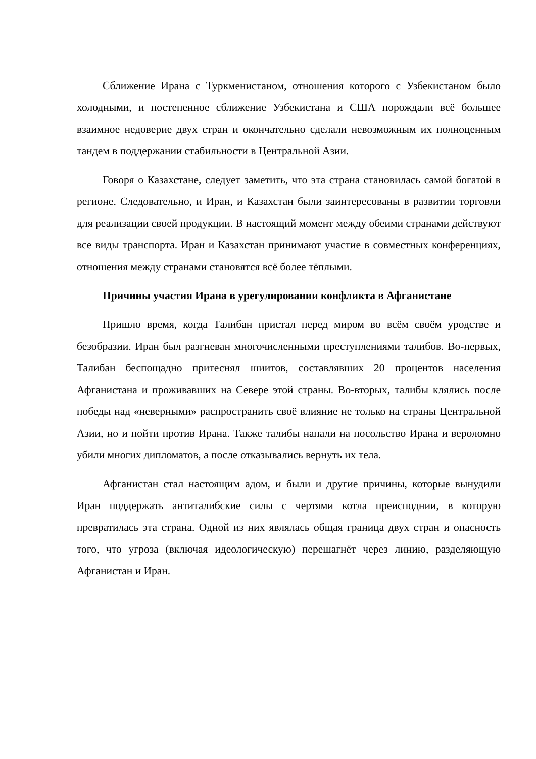Сближение Ирана с Туркменистаном, отношения которого с Узбекистаном было холодными, и постепенное сближение Узбекистана и США порождали всё большее взаимное недоверие двух стран и окончательно сделали невозможным их полноценным тандем в поддержании стабильности в Центральной Азии.
Говоря о Казахстане, следует заметить, что эта страна становилась самой богатой в регионе. Следовательно, и Иран, и Казахстан были заинтересованы в развитии торговли для реализации своей продукции. В настоящий момент между обеими странами действуют все виды транспорта. Иран и Казахстан принимают участие в совместных конференциях, отношения между странами становятся всё более тёплыми.
Причины участия Ирана в урегулировании конфликта в Афганистане
Пришло время, когда Талибан пристал перед миром во всём своём уродстве и безобразии. Иран был разгневан многочисленными преступлениями талибов. Во-первых, Талибан беспощадно притеснял шиитов, составлявших 20 процентов населения Афганистана и проживавших на Севере этой страны. Во-вторых, талибы клялись после победы над «неверными» распространить своё влияние не только на страны Центральной Азии, но и пойти против Ирана. Также талибы напали на посольство Ирана и вероломно убили многих дипломатов, а после отказывались вернуть их тела.
Афганистан стал настоящим адом, и были и другие причины, которые вынудили Иран поддержать антиталибские силы с чертями котла преисподнии, в которую превратилась эта страна. Одной из них являлась общая граница двух стран и опасность того, что угроза (включая идеологическую) перешагнёт через линию, разделяющую Афганистан и Иран.